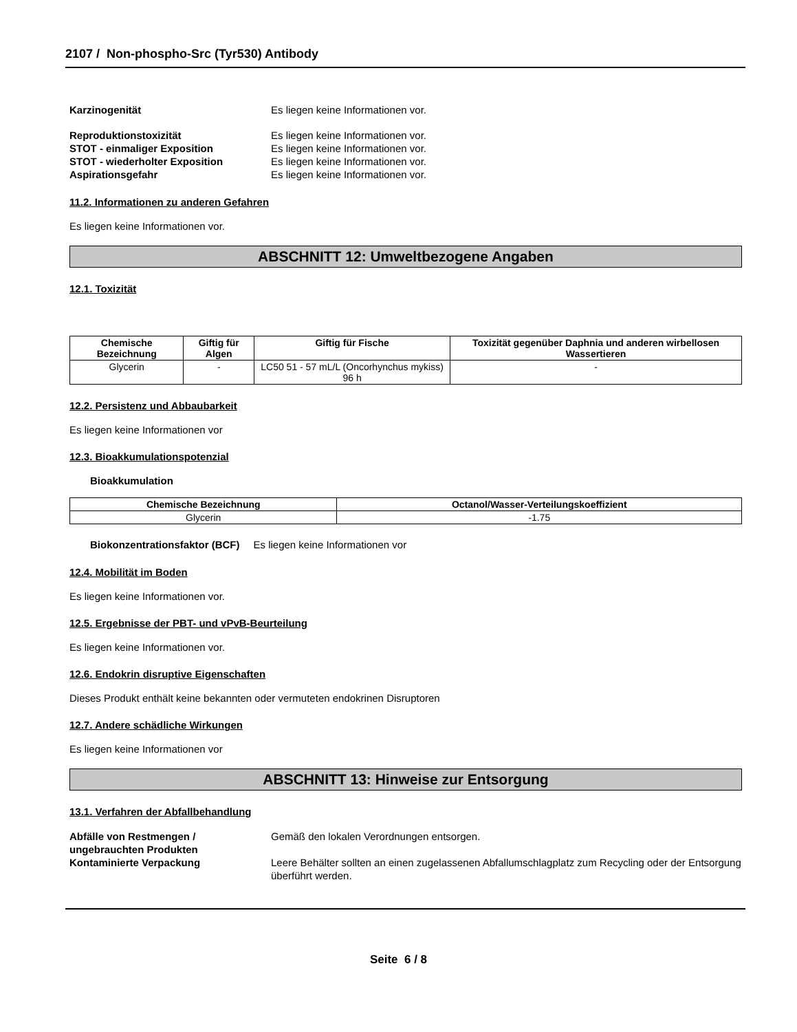2107 / Non-phospho-Src (Tyr530) Antibody
Karzinogenität Es liegen keine Informationen vor.
Reproduktionstoxizität Es liegen keine Informationen vor.
STOT - einmaliger Exposition Es liegen keine Informationen vor.
STOT - wiederholter Exposition Es liegen keine Informationen vor.
Aspirationsgefahr Es liegen keine Informationen vor.
11.2. Informationen zu anderen Gefahren
Es liegen keine Informationen vor.
ABSCHNITT 12: Umweltbezogene Angaben
12.1. Toxizität
| Chemische Bezeichnung | Giftig für Algen | Giftig für Fische | Toxizität gegenüber Daphnia und anderen wirbellosen Wassertieren |
| --- | --- | --- | --- |
| Glycerin | - | LC50 51 - 57 mL/L (Oncorhynchus mykiss) 96 h | - |
12.2. Persistenz und Abbaubarkeit
Es liegen keine Informationen vor
12.3. Bioakkumulationspotenzial
Bioakkumulation
| Chemische Bezeichnung | Octanol/Wasser-Verteilungskoeffizient |
| --- | --- |
| Glycerin | -1.75 |
Biokonzentrationsfaktor (BCF) Es liegen keine Informationen vor
12.4. Mobilität im Boden
Es liegen keine Informationen vor.
12.5. Ergebnisse der PBT- und vPvB-Beurteilung
Es liegen keine Informationen vor.
12.6. Endokrin disruptive Eigenschaften
Dieses Produkt enthält keine bekannten oder vermuteten endokrinen Disruptoren
12.7. Andere schädliche Wirkungen
Es liegen keine Informationen vor
ABSCHNITT 13: Hinweise zur Entsorgung
13.1. Verfahren der Abfallbehandlung
Abfälle von Restmengen / ungebrauchten Produkten
Gemäß den lokalen Verordnungen entsorgen.
Kontaminierte Verpackung Leere Behälter sollten an einen zugelassenen Abfallumschlagplatz zum Recycling oder der Entsorgung überführt werden.
Seite 6 / 8